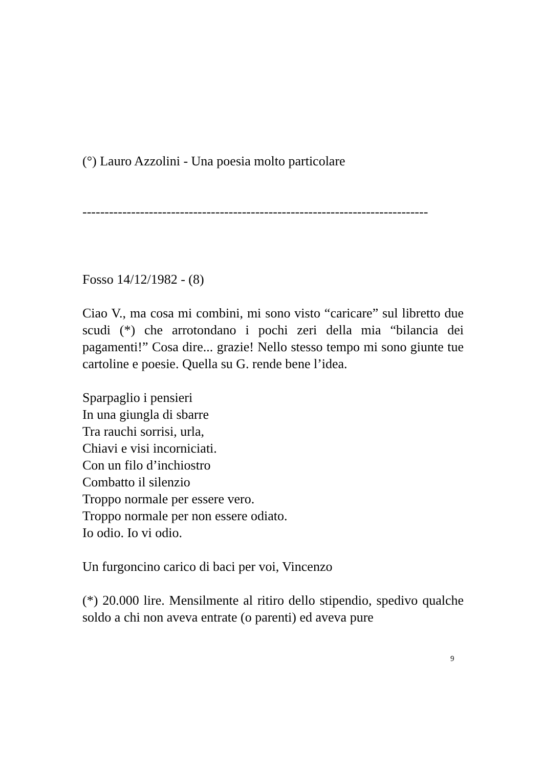(°) Lauro Azzolini - Una poesia molto particolare
------------------------------------------------------------------------------
Fosso 14/12/1982 - (8)
Ciao V., ma cosa mi combini, mi sono visto “caricare” sul libretto due scudi (*) che arrotondano i pochi zeri della mia “bilancia dei pagamenti!” Cosa dire... grazie! Nello stesso tempo mi sono giunte tue cartoline e poesie. Quella su G. rende bene l’idea.
Sparpaglio i pensieri
In una giungla di sbarre
Tra rauchi sorrisi, urla,
Chiavi e visi incorniciati.
Con un filo d’inchiostro
Combatto il silenzio
Troppo normale per essere vero.
Troppo normale per non essere odiato.
Io odio. Io vi odio.
Un furgoncino carico di baci per voi, Vincenzo
(*) 20.000 lire. Mensilmente al ritiro dello stipendio, spedivo qualche soldo a chi non aveva entrate (o parenti) ed aveva pure
9